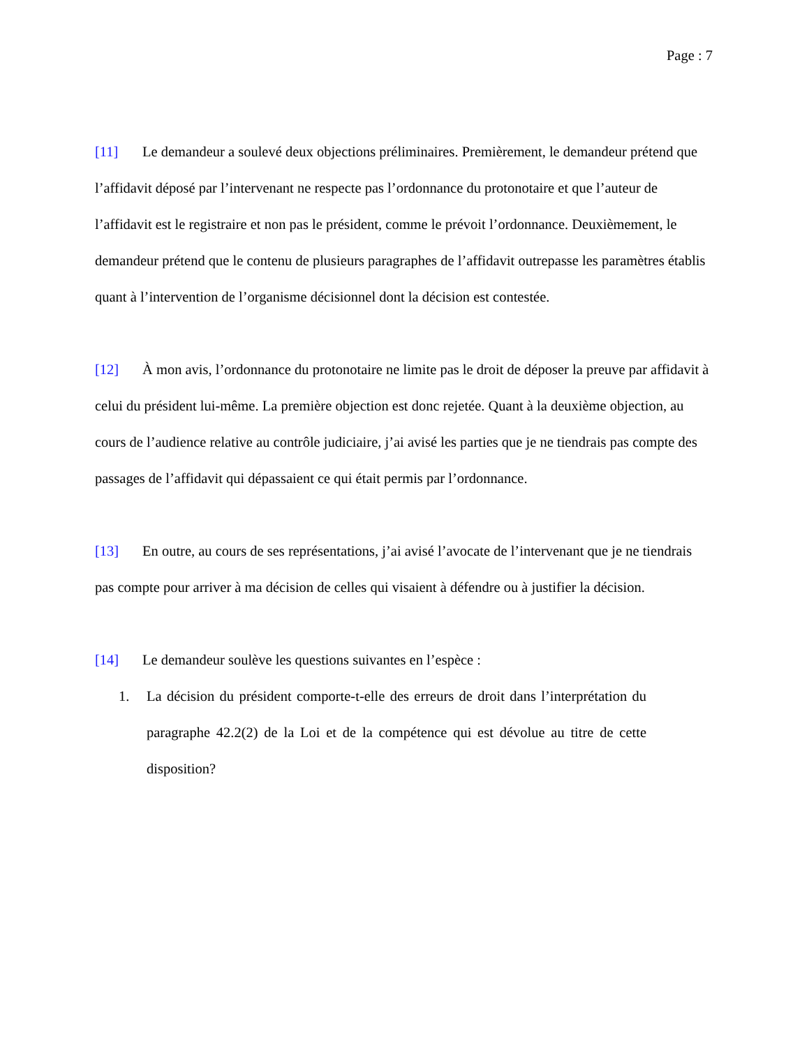Page : 7
[11] Le demandeur a soulevé deux objections préliminaires. Premièrement, le demandeur prétend que l’affidavit déposé par l’intervenant ne respecte pas l’ordonnance du protonotaire et que l’auteur de l’affidavit est le registraire et non pas le président, comme le prévoit l’ordonnance. Deuxièmement, le demandeur prétend que le contenu de plusieurs paragraphes de l’affidavit outrepasse les paramètres établis quant à l’intervention de l’organisme décisionnel dont la décision est contestée.
[12] À mon avis, l’ordonnance du protonotaire ne limite pas le droit de déposer la preuve par affidavit à celui du président lui-même. La première objection est donc rejetée. Quant à la deuxième objection, au cours de l’audience relative au contrôle judiciaire, j’ai avisé les parties que je ne tiendrais pas compte des passages de l’affidavit qui dépassaient ce qui était permis par l’ordonnance.
[13] En outre, au cours de ses représentations, j’ai avisé l’avocate de l’intervenant que je ne tiendrais pas compte pour arriver à ma décision de celles qui visaient à défendre ou à justifier la décision.
[14] Le demandeur soulève les questions suivantes en l’espèce :
1. La décision du président comporte-t-elle des erreurs de droit dans l’interprétation du paragraphe 42.2(2) de la Loi et de la compétence qui est dévolue au titre de cette disposition?